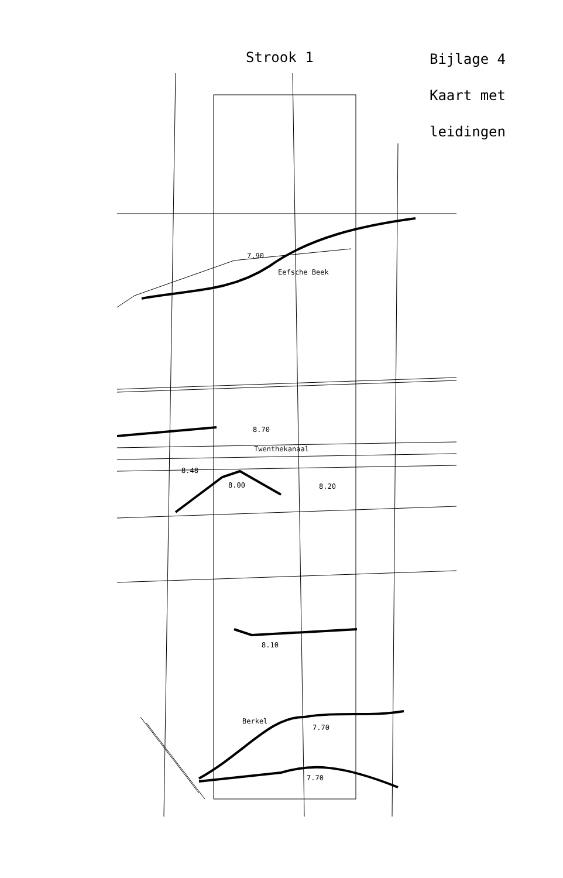Strook 1
Bijlage 4
Kaart met
leidingen
7.90
Eefsche Beek
8.70
Twenthekanaal
8.48
8.00 8.20
8.10
Berkel
7.70
7.70